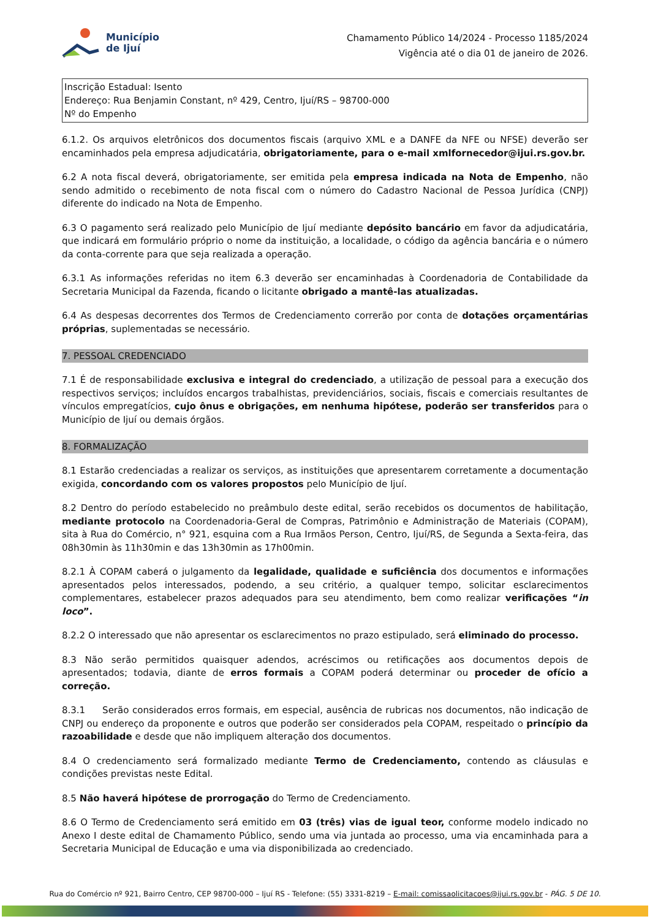Município
de Ijuí
Chamamento Público 14/2024 - Processo 1185/2024
Vigência até o dia 01 de janeiro de 2026.
Inscrição Estadual: Isento
Endereço: Rua Benjamin Constant, nº 429, Centro, Ijuí/RS – 98700-000
Nº do Empenho
6.1.2. Os arquivos eletrônicos dos documentos fiscais (arquivo XML e a DANFE da NFE ou NFSE) deverão ser encaminhados pela empresa adjudicatária, obrigatoriamente, para o e-mail xmlfornecedor@ijui.rs.gov.br.
6.2 A nota fiscal deverá, obrigatoriamente, ser emitida pela empresa indicada na Nota de Empenho, não sendo admitido o recebimento de nota fiscal com o número do Cadastro Nacional de Pessoa Jurídica (CNPJ) diferente do indicado na Nota de Empenho.
6.3 O pagamento será realizado pelo Município de Ijuí mediante depósito bancário em favor da adjudicatária, que indicará em formulário próprio o nome da instituição, a localidade, o código da agência bancária e o número da conta-corrente para que seja realizada a operação.
6.3.1 As informações referidas no item 6.3 deverão ser encaminhadas à Coordenadoria de Contabilidade da Secretaria Municipal da Fazenda, ficando o licitante obrigado a mantê-las atualizadas.
6.4 As despesas decorrentes dos Termos de Credenciamento correrão por conta de dotações orçamentárias próprias, suplementadas se necessário.
7. PESSOAL CREDENCIADO
7.1 É de responsabilidade exclusiva e integral do credenciado, a utilização de pessoal para a execução dos respectivos serviços; incluídos encargos trabalhistas, previdenciários, sociais, fiscais e comerciais resultantes de vínculos empregatícios, cujo ônus e obrigações, em nenhuma hipótese, poderão ser transferidos para o Município de Ijuí ou demais órgãos.
8. FORMALIZAÇÃO
8.1 Estarão credenciadas a realizar os serviços, as instituições que apresentarem corretamente a documentação exigida, concordando com os valores propostos pelo Município de Ijuí.
8.2 Dentro do período estabelecido no preâmbulo deste edital, serão recebidos os documentos de habilitação, mediante protocolo na Coordenadoria-Geral de Compras, Patrimônio e Administração de Materiais (COPAM), sita à Rua do Comércio, n° 921, esquina com a Rua Irmãos Person, Centro, Ijuí/RS, de Segunda a Sexta-feira, das 08h30min às 11h30min e das 13h30min as 17h00min.
8.2.1 À COPAM caberá o julgamento da legalidade, qualidade e suficiência dos documentos e informações apresentados pelos interessados, podendo, a seu critério, a qualquer tempo, solicitar esclarecimentos complementares, estabelecer prazos adequados para seu atendimento, bem como realizar verificações “in loco”.
8.2.2 O interessado que não apresentar os esclarecimentos no prazo estipulado, será eliminado do processo.
8.3 Não serão permitidos quaisquer adendos, acréscimos ou retificações aos documentos depois de apresentados; todavia, diante de erros formais a COPAM poderá determinar ou proceder de ofício a correção.
8.3.1 Serão considerados erros formais, em especial, ausência de rubricas nos documentos, não indicação de CNPJ ou endereço da proponente e outros que poderão ser considerados pela COPAM, respeitado o princípio da razoabilidade e desde que não impliquem alteração dos documentos.
8.4 O credenciamento será formalizado mediante Termo de Credenciamento, contendo as cláusulas e condições previstas neste Edital.
8.5 Não haverá hipótese de prorrogação do Termo de Credenciamento.
8.6 O Termo de Credenciamento será emitido em 03 (três) vias de igual teor, conforme modelo indicado no Anexo I deste edital de Chamamento Público, sendo uma via juntada ao processo, uma via encaminhada para a Secretaria Municipal de Educação e uma via disponibilizada ao credenciado.
Rua do Comércio nº 921, Bairro Centro, CEP 98700-000 – Ijuí RS - Telefone: (55) 3331-8219 – E-mail: comissaolicitacoes@ijui.rs.gov.br - PÁG. 5 DE 10.